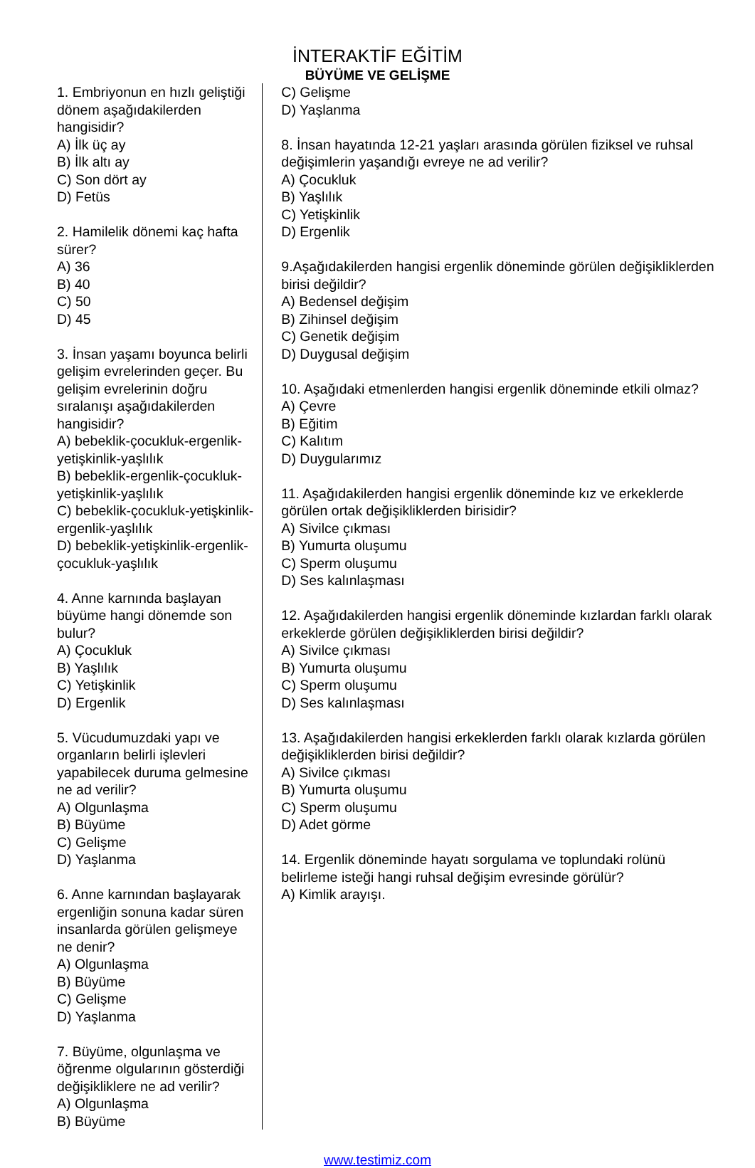İNTERAKTİF EĞİTİM
BÜYÜME VE GELİŞME
1. Embriyonun en hızlı geliştiği dönem aşağıdakilerden hangisidir?
A) İlk üç ay
B) İlk altı ay
C) Son dört ay
D) Fetüs
2. Hamilelik dönemi kaç hafta sürer?
A) 36
B) 40
C) 50
D) 45
3. İnsan yaşamı boyunca belirli gelişim evrelerinden geçer. Bu gelişim evrelerinin doğru sıralanışı aşağıdakilerden hangisidir?
A) bebeklik-çocukluk-ergenlik-yetişkinlik-yaşlılık
B) bebeklik-ergenlik-çocukluk-yetişkinlik-yaşlılık
C) bebeklik-çocukluk-yetişkinlik-ergenlik-yaşlılık
D) bebeklik-yetişkinlik-ergenlik-çocukluk-yaşlılık
4. Anne karnında başlayan büyüme hangi dönemde son bulur?
A) Çocukluk
B) Yaşlılık
C) Yetişkinlik
D) Ergenlik
5. Vücudumuzdaki yapı ve organların belirli işlevleri yapabilecek duruma gelmesine ne ad verilir?
A) Olgunlaşma
B) Büyüme
C) Gelişme
D) Yaşlanma
6. Anne karnından başlayarak ergenliğin sonuna kadar süren insanlarda görülen gelişmeye ne denir?
A) Olgunlaşma
B) Büyüme
C) Gelişme
D) Yaşlanma
7. Büyüme, olgunlaşma ve öğrenme olgularının gösterdiği değişikliklere ne ad verilir?
A) Olgunlaşma
B) Büyüme
C) Gelişme
D) Yaşlanma
8. İnsan hayatında 12-21 yaşları arasında görülen fiziksel ve ruhsal değişimlerin yaşandığı evreye ne ad verilir?
A) Çocukluk
B) Yaşlılık
C) Yetişkinlik
D) Ergenlik
9.Aşağıdakilerden hangisi ergenlik döneminde görülen değişikliklerden birisi değildir?
A) Bedensel değişim
B) Zihinsel değişim
C) Genetik değişim
D) Duygusal değişim
10. Aşağıdaki etmenlerden hangisi ergenlik döneminde etkili olmaz?
A) Çevre
B) Eğitim
C) Kalıtım
D) Duygularımız
11. Aşağıdakilerden hangisi ergenlik döneminde kız ve erkeklerde görülen ortak değişikliklerden birisidir?
A) Sivilce çıkması
B) Yumurta oluşumu
C) Sperm oluşumu
D) Ses kalınlaşması
12. Aşağıdakilerden hangisi ergenlik döneminde kızlardan farklı olarak erkeklerde görülen değişikliklerden birisi değildir?
A) Sivilce çıkması
B) Yumurta oluşumu
C) Sperm oluşumu
D) Ses kalınlaşması
13. Aşağıdakilerden hangisi erkeklerden farklı olarak kızlarda görülen değişikliklerden birisi değildir?
A) Sivilce çıkması
B) Yumurta oluşumu
C) Sperm oluşumu
D) Adet görme
14. Ergenlik döneminde hayatı sorgulama ve toplundaki rolünü belirleme isteği hangi ruhsal değişim evresinde görülür?
A) Kimlik arayışı.
www.testimiz.com